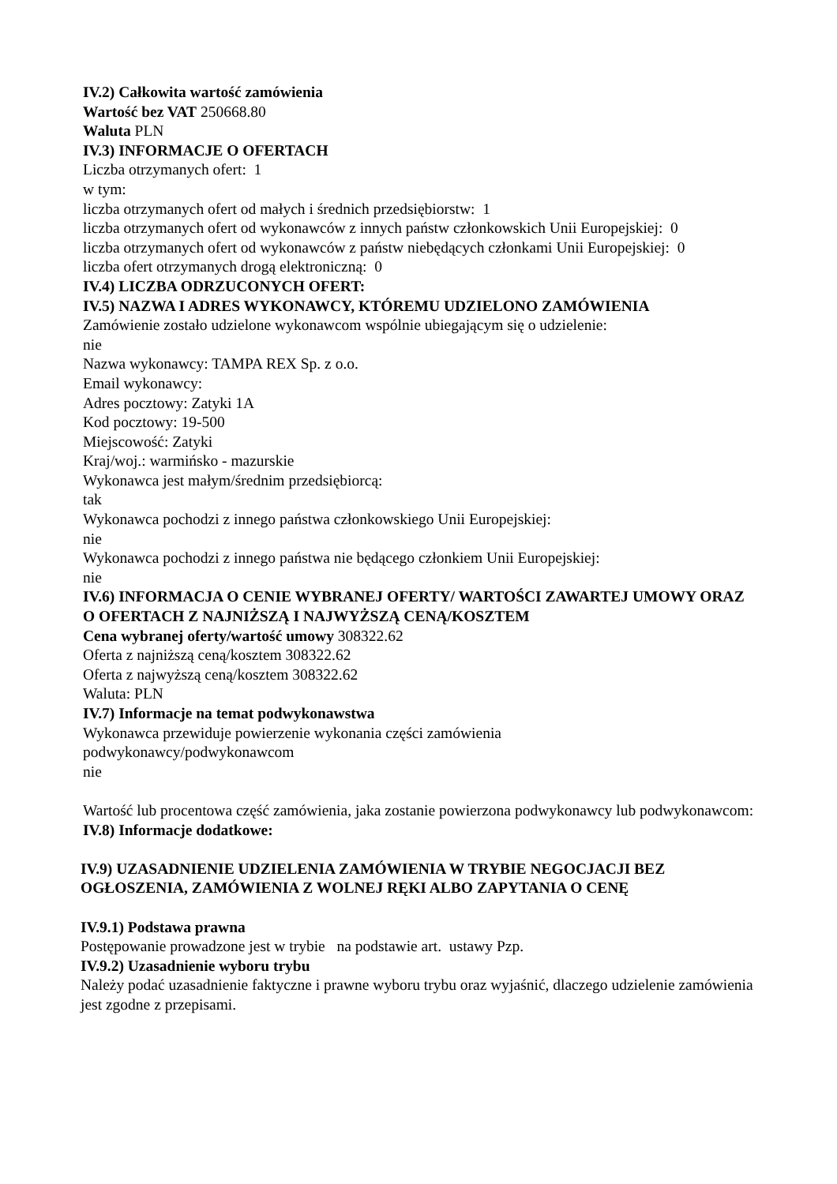IV.2) Całkowita wartość zamówienia
Wartość bez VAT 250668.80
Waluta PLN
IV.3) INFORMACJE O OFERTACH
Liczba otrzymanych ofert: 1
w tym:
liczba otrzymanych ofert od małych i średnich przedsiębiorstw: 1
liczba otrzymanych ofert od wykonawców z innych państw członkowskich Unii Europejskiej: 0
liczba otrzymanych ofert od wykonawców z państw niebędących członkami Unii Europejskiej: 0
liczba ofert otrzymanych drogą elektroniczną: 0
IV.4) LICZBA ODRZUCONYCH OFERT:
IV.5) NAZWA I ADRES WYKONAWCY, KTÓREMU UDZIELONO ZAMÓWIENIA
Zamówienie zostało udzielone wykonawcom wspólnie ubiegającym się o udzielenie:
nie
Nazwa wykonawcy: TAMPA REX Sp. z o.o.
Email wykonawcy:
Adres pocztowy: Zatyki 1A
Kod pocztowy: 19-500
Miejscowość: Zatyki
Kraj/woj.: warmińsko - mazurskie
Wykonawca jest małym/średnim przedsiębiorcą:
tak
Wykonawca pochodzi z innego państwa członkowskiego Unii Europejskiej:
nie
Wykonawca pochodzi z innego państwa nie będącego członkiem Unii Europejskiej:
nie
IV.6) INFORMACJA O CENIE WYBRANEJ OFERTY/ WARTOŚCI ZAWARTEJ UMOWY ORAZ O OFERTACH Z NAJNIŻSZĄ I NAJWYŻSZĄ CENĄ/KOSZTEM
Cena wybranej oferty/wartość umowy 308322.62
Oferta z najniższą ceną/kosztem 308322.62
Oferta z najwyższą ceną/kosztem 308322.62
Waluta: PLN
IV.7) Informacje na temat podwykonawstwa
Wykonawca przewiduje powierzenie wykonania części zamówienia
podwykonawcy/podwykonawcom
nie
Wartość lub procentowa część zamówienia, jaka zostanie powierzona podwykonawcy lub podwykonawcom:
IV.8) Informacje dodatkowe:
IV.9) UZASADNIENIE UDZIELENIA ZAMÓWIENIA W TRYBIE NEGOCJACJI BEZ OGŁOSZENIA, ZAMÓWIENIA Z WOLNEJ RĘKI ALBO ZAPYTANIA O CENĘ
IV.9.1) Podstawa prawna
Postępowanie prowadzone jest w trybie na podstawie art. ustawy Pzp.
IV.9.2) Uzasadnienie wyboru trybu
Należy podać uzasadnienie faktyczne i prawne wyboru trybu oraz wyjaśnić, dlaczego udzielenie zamówienia jest zgodne z przepisami.